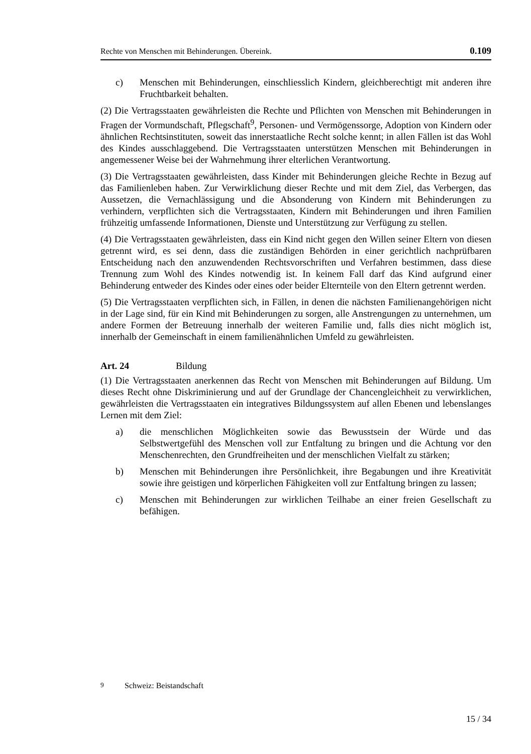Rechte von Menschen mit Behinderungen. Übereink. 0.109
c) Menschen mit Behinderungen, einschliesslich Kindern, gleichberechtigt mit anderen ihre Fruchtbarkeit behalten.
(2) Die Vertragsstaaten gewährleisten die Rechte und Pflichten von Menschen mit Behinderungen in Fragen der Vormundschaft, Pflegschaft<sup>9</sup>, Personen- und Vermögenssorge, Adoption von Kindern oder ähnlichen Rechtsinstituten, soweit das innerstaatliche Recht solche kennt; in allen Fällen ist das Wohl des Kindes ausschlaggebend. Die Vertragsstaaten unterstützen Menschen mit Behinderungen in angemessener Weise bei der Wahrnehmung ihrer elterlichen Verantwortung.
(3) Die Vertragsstaaten gewährleisten, dass Kinder mit Behinderungen gleiche Rechte in Bezug auf das Familienleben haben. Zur Verwirklichung dieser Rechte und mit dem Ziel, das Verbergen, das Aussetzen, die Vernachlässigung und die Absonderung von Kindern mit Behinderungen zu verhindern, verpflichten sich die Vertragsstaaten, Kindern mit Behinderungen und ihren Familien frühzeitig umfassende Informationen, Dienste und Unterstützung zur Verfügung zu stellen.
(4) Die Vertragsstaaten gewährleisten, dass ein Kind nicht gegen den Willen seiner Eltern von diesen getrennt wird, es sei denn, dass die zuständigen Behörden in einer gerichtlich nachprüfbaren Entscheidung nach den anzuwendenden Rechtsvorschriften und Verfahren bestimmen, dass diese Trennung zum Wohl des Kindes notwendig ist. In keinem Fall darf das Kind aufgrund einer Behinderung entweder des Kindes oder eines oder beider Elternteile von den Eltern getrennt werden.
(5) Die Vertragsstaaten verpflichten sich, in Fällen, in denen die nächsten Familienangehörigen nicht in der Lage sind, für ein Kind mit Behinderungen zu sorgen, alle Anstrengungen zu unternehmen, um andere Formen der Betreuung innerhalb der weiteren Familie und, falls dies nicht möglich ist, innerhalb der Gemeinschaft in einem familienähnlichen Umfeld zu gewährleisten.
Art. 24 Bildung
(1) Die Vertragsstaaten anerkennen das Recht von Menschen mit Behinderungen auf Bildung. Um dieses Recht ohne Diskriminierung und auf der Grundlage der Chancengleichheit zu verwirklichen, gewährleisten die Vertragsstaaten ein integratives Bildungssystem auf allen Ebenen und lebenslanges Lernen mit dem Ziel:
a) die menschlichen Möglichkeiten sowie das Bewusstsein der Würde und das Selbstwertgefühl des Menschen voll zur Entfaltung zu bringen und die Achtung vor den Menschenrechten, den Grundfreiheiten und der menschlichen Vielfalt zu stärken;
b) Menschen mit Behinderungen ihre Persönlichkeit, ihre Begabungen und ihre Kreativität sowie ihre geistigen und körperlichen Fähigkeiten voll zur Entfaltung bringen zu lassen;
c) Menschen mit Behinderungen zur wirklichen Teilhabe an einer freien Gesellschaft zu befähigen.
<sup>9</sup> Schweiz: Beistandschaft
15 / 34